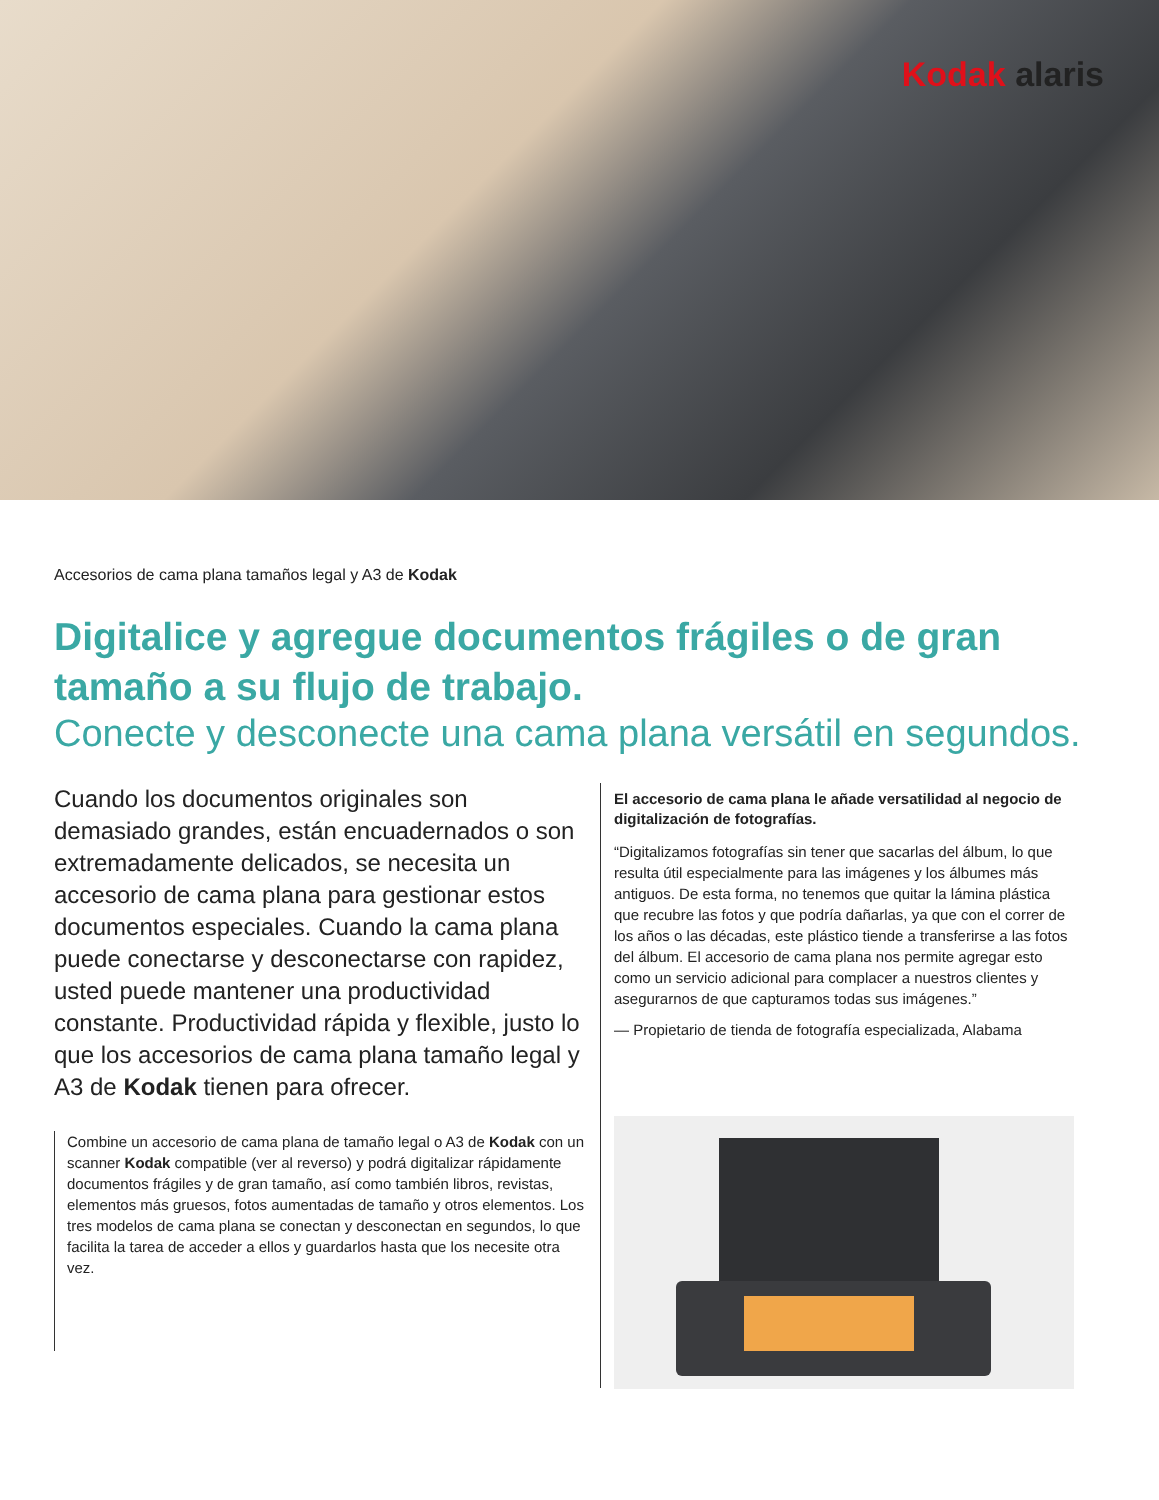Kodak alaris
Accesorios de cama plana tamaños legal y A3 de Kodak
Digitalice y agregue documentos frágiles o de gran tamaño a su flujo de trabajo.
Conecte y desconecte una cama plana versátil en segundos.
Cuando los documentos originales son demasiado grandes, están encuadernados o son extremadamente delicados, se necesita un accesorio de cama plana para gestionar estos documentos especiales. Cuando la cama plana puede conectarse y desconectarse con rapidez, usted puede mantener una productividad constante. Productividad rápida y flexible, justo lo que los accesorios de cama plana tamaño legal y A3 de Kodak tienen para ofrecer.
Combine un accesorio de cama plana de tamaño legal o A3 de Kodak con un scanner Kodak compatible (ver al reverso) y podrá digitalizar rápidamente documentos frágiles y de gran tamaño, así como también libros, revistas, elementos más gruesos, fotos aumentadas de tamaño y otros elementos. Los tres modelos de cama plana se conectan y desconectan en segundos, lo que facilita la tarea de acceder a ellos y guardarlos hasta que los necesite otra vez.
El accesorio de cama plana le añade versatilidad al negocio de digitalización de fotografías.
“Digitalizamos fotografías sin tener que sacarlas del álbum, lo que resulta útil especialmente para las imágenes y los álbumes más antiguos. De esta forma, no tenemos que quitar la lámina plástica que recubre las fotos y que podría dañarlas, ya que con el correr de los años o las décadas, este plástico tiende a transferirse a las fotos del álbum. El accesorio de cama plana nos permite agregar esto como un servicio adicional para complacer a nuestros clientes y asegurarnos de que capturamos todas sus imágenes.”
— Propietario de tienda de fotografía especializada, Alabama